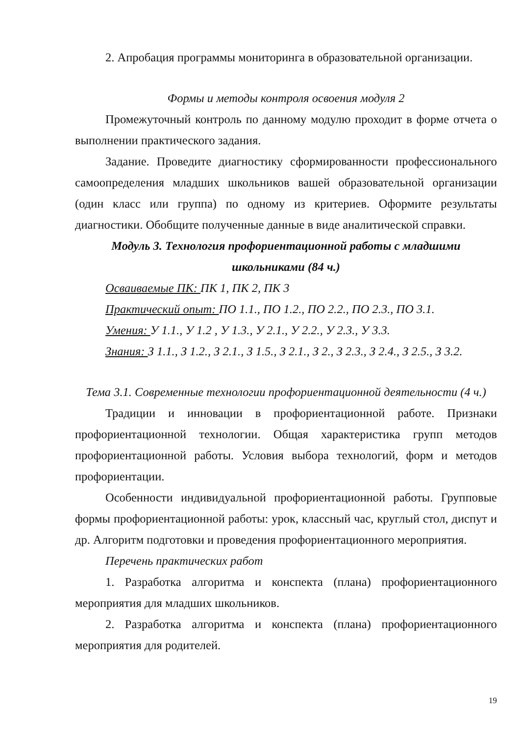2. Апробация программы мониторинга в образовательной организации.
Формы и методы контроля освоения модуля 2
Промежуточный контроль по данному модулю проходит в форме отчета о выполнении практического задания.
Задание. Проведите диагностику сформированности профессионального самоопределения младших школьников вашей образовательной организации (один класс или группа) по одному из критериев. Оформите результаты диагностики. Обобщите полученные данные в виде аналитической справки.
Модуль 3. Технология профориентационной работы с младшими школьниками (84 ч.)
Осваиваемые ПК: ПК 1, ПК 2, ПК 3
Практический опыт: ПО 1.1., ПО 1.2., ПО 2.2., ПО 2.3., ПО 3.1.
Умения: У 1.1., У 1.2 , У 1.3., У 2.1., У 2.2., У 2.3., У 3.3.
Знания: З 1.1., З 1.2., З 2.1., З 1.5., З 2.1., З 2., З 2.3., З 2.4., З 2.5., З 3.2.
Тема 3.1. Современные технологии профориентационной деятельности (4 ч.)
Традиции и инновации в профориентационной работе. Признаки профориентационной технологии. Общая характеристика групп методов профориентационной работы. Условия выбора технологий, форм и методов профориентации.
Особенности индивидуальной профориентационной работы. Групповые формы профориентационной работы: урок, классный час, круглый стол, диспут и др. Алгоритм подготовки и проведения профориентационного мероприятия.
Перечень практических работ
1. Разработка алгоритма и конспекта (плана) профориентационного мероприятия для младших школьников.
2. Разработка алгоритма и конспекта (плана) профориентационного мероприятия для родителей.
19